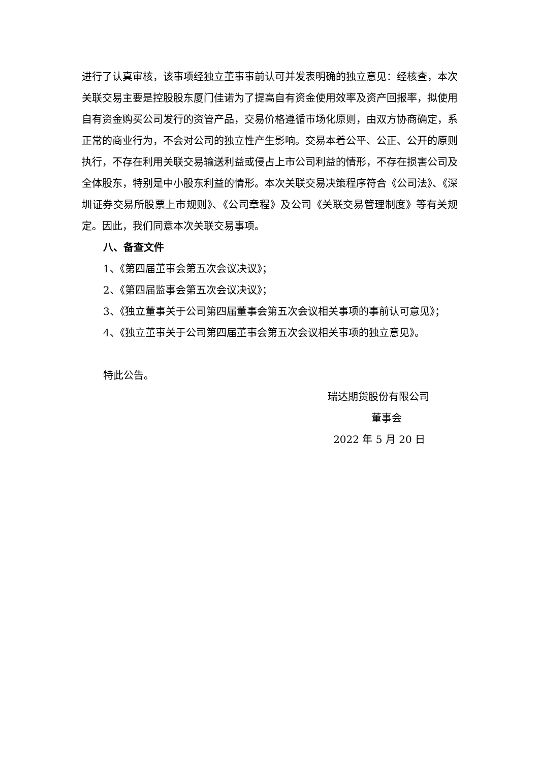进行了认真审核，该事项经独立董事事前认可并发表明确的独立意见：经核查，本次关联交易主要是控股股东厦门佳诺为了提高自有资金使用效率及资产回报率，拟使用自有资金购买公司发行的资管产品，交易价格遵循市场化原则，由双方协商确定，系正常的商业行为，不会对公司的独立性产生影响。交易本着公平、公正、公开的原则执行，不存在利用关联交易输送利益或侵占上市公司利益的情形，不存在损害公司及全体股东，特别是中小股东利益的情形。本次关联交易决策程序符合《公司法》、《深圳证券交易所股票上市规则》、《公司章程》及公司《关联交易管理制度》等有关规定。因此，我们同意本次关联交易事项。
八、备查文件
1、《第四届董事会第五次会议决议》；
2、《第四届监事会第五次会议决议》；
3、《独立董事关于公司第四届董事会第五次会议相关事项的事前认可意见》；
4、《独立董事关于公司第四届董事会第五次会议相关事项的独立意见》。
特此公告。
瑞达期货股份有限公司
董事会
2022 年 5 月 20 日